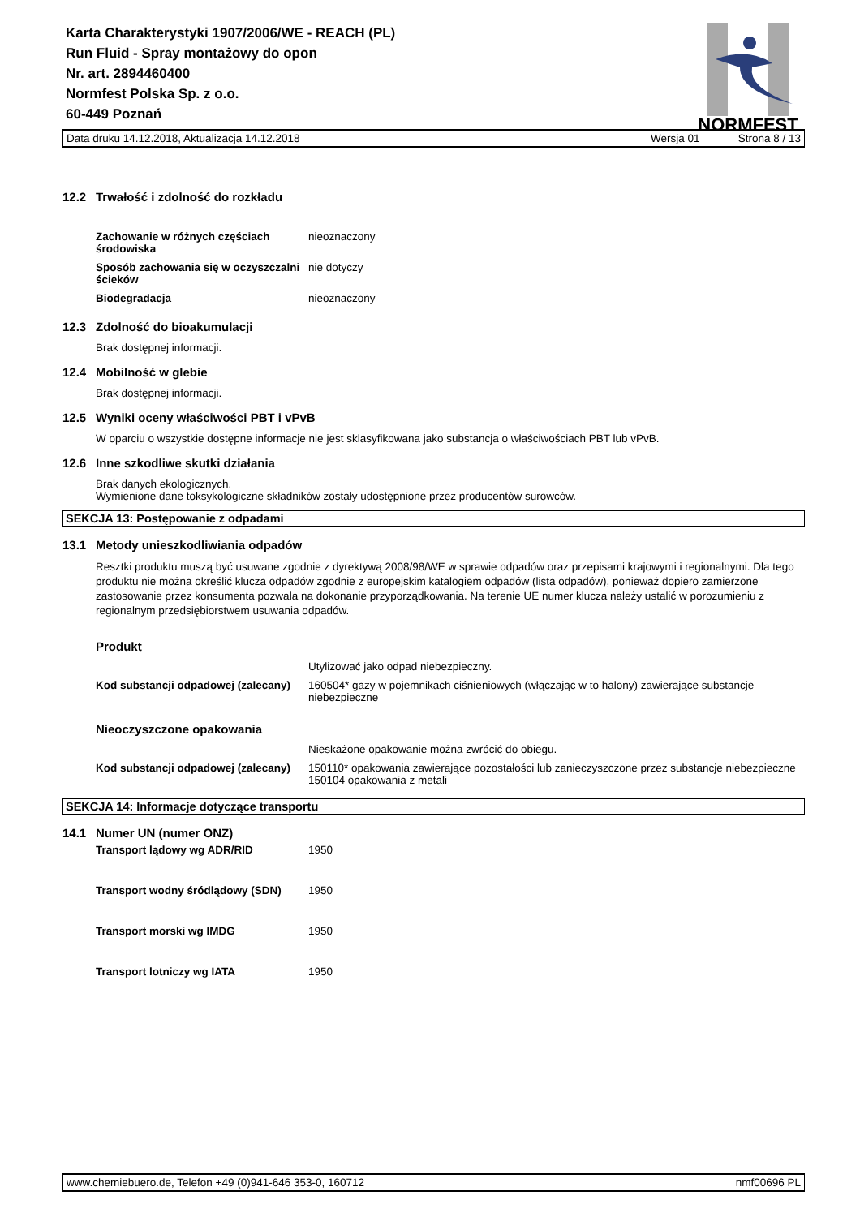Karta Charakterystyki 1907/2006/WE - REACH (PL)
Run Fluid - Spray montażowy do opon
Nr. art. 2894460400
Normfest Polska Sp. z o.o.
60-449 Poznań
NORMFEST
Data druku 14.12.2018, Aktualizacja 14.12.2018 Wersja 01 Strona 8 / 13
12.2 Trwałość i zdolność do rozkładu
| Zachowanie w różnych częściach środowiska | nieoznaczony |
| Sposób zachowania się w oczyszczalni ścieków | nie dotyczy |
| Biodegradacja | nieoznaczony |
12.3 Zdolność do bioakumulacji
Brak dostępnej informacji.
12.4 Mobilność w glebie
Brak dostępnej informacji.
12.5 Wyniki oceny właściwości PBT i vPvB
W oparciu o wszystkie dostępne informacje nie jest sklasyfikowana jako substancja o właściwościach PBT lub vPvB.
12.6 Inne szkodliwe skutki działania
Brak danych ekologicznych.
Wymienione dane toksykologiczne składników zostały udostępnione przez producentów surowców.
SEKCJA 13: Postępowanie z odpadami
13.1 Metody unieszkodliwiania odpadów
Resztki produktu muszą być usuwane zgodnie z dyrektywą 2008/98/WE w sprawie odpadów oraz przepisami krajowymi i regionalnymi. Dla tego produktu nie można określić klucza odpadów zgodnie z europejskim katalogiem odpadów (lista odpadów), ponieważ dopiero zamierzone zastosowanie przez konsumenta pozwala na dokonanie przyporządkowania. Na terenie UE numer klucza należy ustalić w porozumieniu z regionalnym przedsiębiorstwem usuwania odpadów.
Produkt
| | Utylizować jako odpad niebezpieczny. |
| Kod substancji odpadowej (zalecany) | 160504* gazy w pojemnikach ciśnieniowych (włączając w to halony) zawierające substancje niebezpieczne |
Nieoczyszczone opakowania
| | Nieskażone opakowanie można zwrócić do obiegu. |
| Kod substancji odpadowej (zalecany) | 150110* opakowania zawierające pozostałości lub zanieczyszczone przez substancje niebezpieczne 150104 opakowania z metali |
SEKCJA 14: Informacje dotyczące transportu
14.1 Numer UN (numer ONZ)
| Transport lądowy wg ADR/RID | 1950 |
| Transport wodny śródlądowy (SDN) | 1950 |
| Transport morski wg IMDG | 1950 |
| Transport lotniczy wg IATA | 1950 |
www.chemiebuero.de, Telefon +49 (0)941-646 353-0, 160712 nmf00696 PL